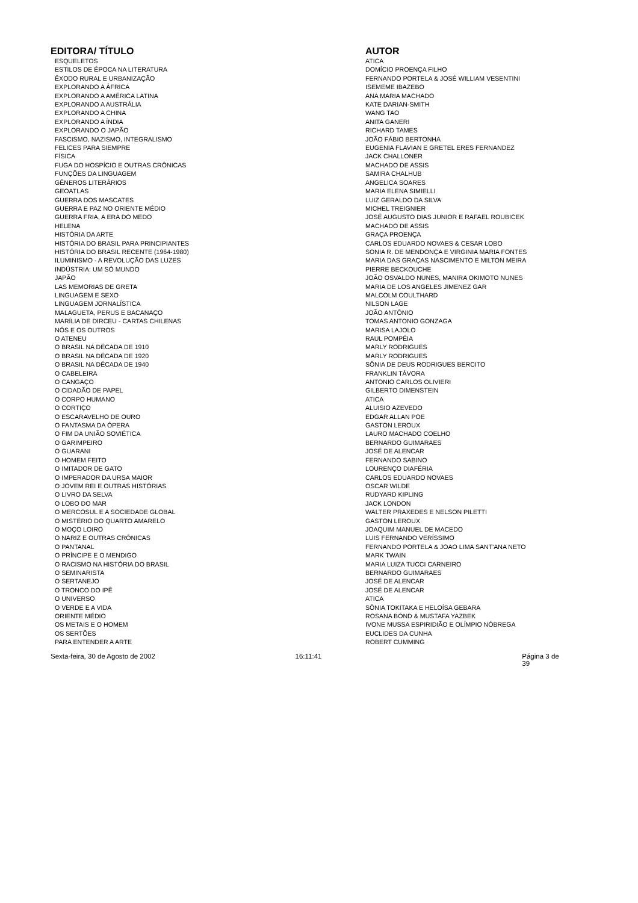| EDITORA/ TÍTULO | AUTOR |
| --- | --- |
| ESQUELETOS | ATICA |
| ESTILOS DE ÉPOCA NA LITERATURA | DOMÍCIO PROENÇA FILHO |
| ÊXODO RURAL E URBANIZAÇÃO | FERNANDO PORTELA & JOSÉ WILLIAM VESENTINI |
| EXPLORANDO A ÁFRICA | ISEMEME IBAZEBO |
| EXPLORANDO A AMÉRICA LATINA | ANA MARIA MACHADO |
| EXPLORANDO A AUSTRÁLIA | KATE DARIAN-SMITH |
| EXPLORANDO A CHINA | WANG TAO |
| EXPLORANDO A ÍNDIA | ANITA GANERI |
| EXPLORANDO O JAPÃO | RICHARD TAMES |
| FASCISMO, NAZISMO, INTEGRALISMO | JOÃO FÁBIO BERTONHA |
| FELICES PARA SIEMPRE | EUGENIA FLAVIAN E GRETEL ERES FERNANDEZ |
| FÍSICA | JACK CHALLONER |
| FUGA DO HOSPÍCIO E OUTRAS CRÔNICAS | MACHADO DE ASSIS |
| FUNÇÕES DA LINGUAGEM | SAMIRA CHALHUB |
| GÊNEROS LITERÁRIOS | ANGELICA SOARES |
| GEOATLAS | MARIA ELENA SIMIELLI |
| GUERRA DOS MASCATES | LUIZ GERALDO DA SILVA |
| GUERRA E PAZ NO ORIENTE MÉDIO | MICHEL TREIGNIER |
| GUERRA FRIA, A ERA DO MEDO | JOSÉ AUGUSTO DIAS JUNIOR E RAFAEL ROUBICEK |
| HELENA | MACHADO DE ASSIS |
| HISTÓRIA DA ARTE | GRAÇA PROENÇA |
| HISTÓRIA DO BRASIL PARA PRINCIPIANTES | CARLOS EDUARDO NOVAES & CESAR LOBO |
| HISTÓRIA DO BRASIL RECENTE (1964-1980) | SONIA R. DE MENDONÇA E VIRGINIA MARIA FONTES |
| ILUMINISMO - A REVOLUÇÃO DAS LUZES | MARIA DAS GRAÇAS NASCIMENTO E MILTON MEIRA |
| INDÚSTRIA: UM SÓ MUNDO | PIERRE BECKOUCHE |
| JAPÃO | JOÃO OSVALDO NUNES, MANIRA OKIMOTO NUNES |
| LAS MEMORIAS DE GRETA | MARIA DE LOS ANGELES JIMENEZ GAR |
| LINGUAGEM E SEXO | MALCOLM COULTHARD |
| LINGUAGEM JORNALÍSTICA | NILSON LAGE |
| MALAGUETA, PERUS E BACANAÇO | JOÃO ANTÔNIO |
| MARÍLIA DE DIRCEU - CARTAS CHILENAS | TOMAS ANTONIO GONZAGA |
| NÓS E OS OUTROS | MARISA LAJOLO |
| O ATENEU | RAUL POMPÉIA |
| O BRASIL NA DÉCADA DE 1910 | MARLY RODRIGUES |
| O BRASIL NA DÉCADA DE 1920 | MARLY RODRIGUES |
| O BRASIL NA DÉCADA DE 1940 | SÔNIA DE DEUS RODRIGUES BERCITO |
| O CABELEIRA | FRANKLIN TÁVORA |
| O CANGAÇO | ANTONIO CARLOS OLIVIERI |
| O CIDADÃO DE PAPEL | GILBERTO DIMENSTEIN |
| O CORPO HUMANO | ATICA |
| O CORTIÇO | ALUISIO AZEVEDO |
| O ESCARAVELHO DE OURO | EDGAR ALLAN POE |
| O FANTASMA DA ÓPERA | GASTON LEROUX |
| O FIM DA UNIÃO SOVIÉTICA | LAURO MACHADO COELHO |
| O GARIMPEIRO | BERNARDO GUIMARAES |
| O GUARANI | JOSÉ DE ALENCAR |
| O HOMEM FEITO | FERNANDO SABINO |
| O IMITADOR DE GATO | LOURENÇO DIAFÉRIA |
| O IMPERADOR DA URSA MAIOR | CARLOS EDUARDO NOVAES |
| O JOVEM REI E OUTRAS HISTÓRIAS | OSCAR WILDE |
| O LIVRO DA SELVA | RUDYARD KIPLING |
| O LOBO DO MAR | JACK LONDON |
| O MERCOSUL E A SOCIEDADE GLOBAL | WALTER PRAXEDES E NELSON PILETTI |
| O MISTÉRIO DO QUARTO AMARELO | GASTON LEROUX |
| O MOÇO LOIRO | JOAQUIM MANUEL DE MACEDO |
| O NARIZ E OUTRAS CRÔNICAS | LUIS FERNANDO VERÍSSIMO |
| O PANTANAL | FERNANDO PORTELA & JOAO LIMA SANT'ANA NETO |
| O PRÍNCIPE E O MENDIGO | MARK TWAIN |
| O RACISMO NA HISTÓRIA DO BRASIL | MARIA LUIZA TUCCI CARNEIRO |
| O SEMINARISTA | BERNARDO GUIMARAES |
| O SERTANEJO | JOSÉ DE ALENCAR |
| O TRONCO DO IPÊ | JOSÉ DE ALENCAR |
| O UNIVERSO | ATICA |
| O VERDE E A VIDA | SÔNIA TOKITAKA E HELOÍSA GEBARA |
| ORIENTE MÉDIO | ROSANA BOND & MUSTAFA YAZBEK |
| OS METAIS E O HOMEM | IVONE MUSSA ESPIRIDIÃO E OLÍMPIO NÓBREGA |
| OS SERTÕES | EUCLIDES DA CUNHA |
| PARA ENTENDER A ARTE | ROBERT CUMMING |
Sexta-feira, 30 de Agosto de 2002 16:11:41 Página 3 de 39